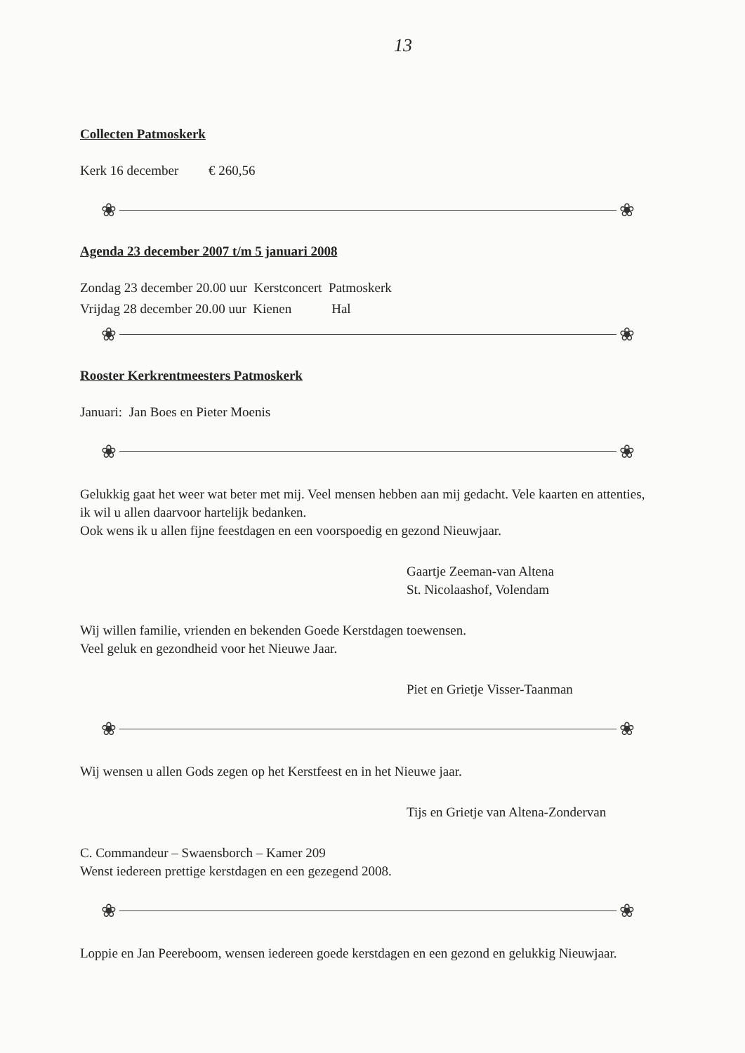13
Collecten Patmoskerk
Kerk 16 december € 260,56
❀ ❀
Agenda 23 december 2007 t/m 5 januari 2008
Zondag 23 december 20.00 uur Kerstconcert Patmoskerk
Vrijdag 28 december 20.00 uur Kienen Hal
❀ ❀
Rooster Kerkrentmeesters Patmoskerk
Januari: Jan Boes en Pieter Moenis
❀ ❀
Gelukkig gaat het weer wat beter met mij. Veel mensen hebben aan mij gedacht. Vele kaarten en attenties, ik wil u allen daarvoor hartelijk bedanken.
Ook wens ik u allen fijne feestdagen en een voorspoedig en gezond Nieuwjaar.
Gaartje Zeeman-van Altena
St. Nicolaashof, Volendam
Wij willen familie, vrienden en bekenden Goede Kerstdagen toewensen.
Veel geluk en gezondheid voor het Nieuwe Jaar.
Piet en Grietje Visser-Taanman
❀ ❀
Wij wensen u allen Gods zegen op het Kerstfeest en in het Nieuwe jaar.
Tijs en Grietje van Altena-Zondervan
C. Commandeur – Swaensborch – Kamer 209
Wenst iedereen prettige kerstdagen en een gezegend 2008.
❀ ❀
Loppie en Jan Peereboom, wensen iedereen goede kerstdagen en een gezond en gelukkig Nieuwjaar.